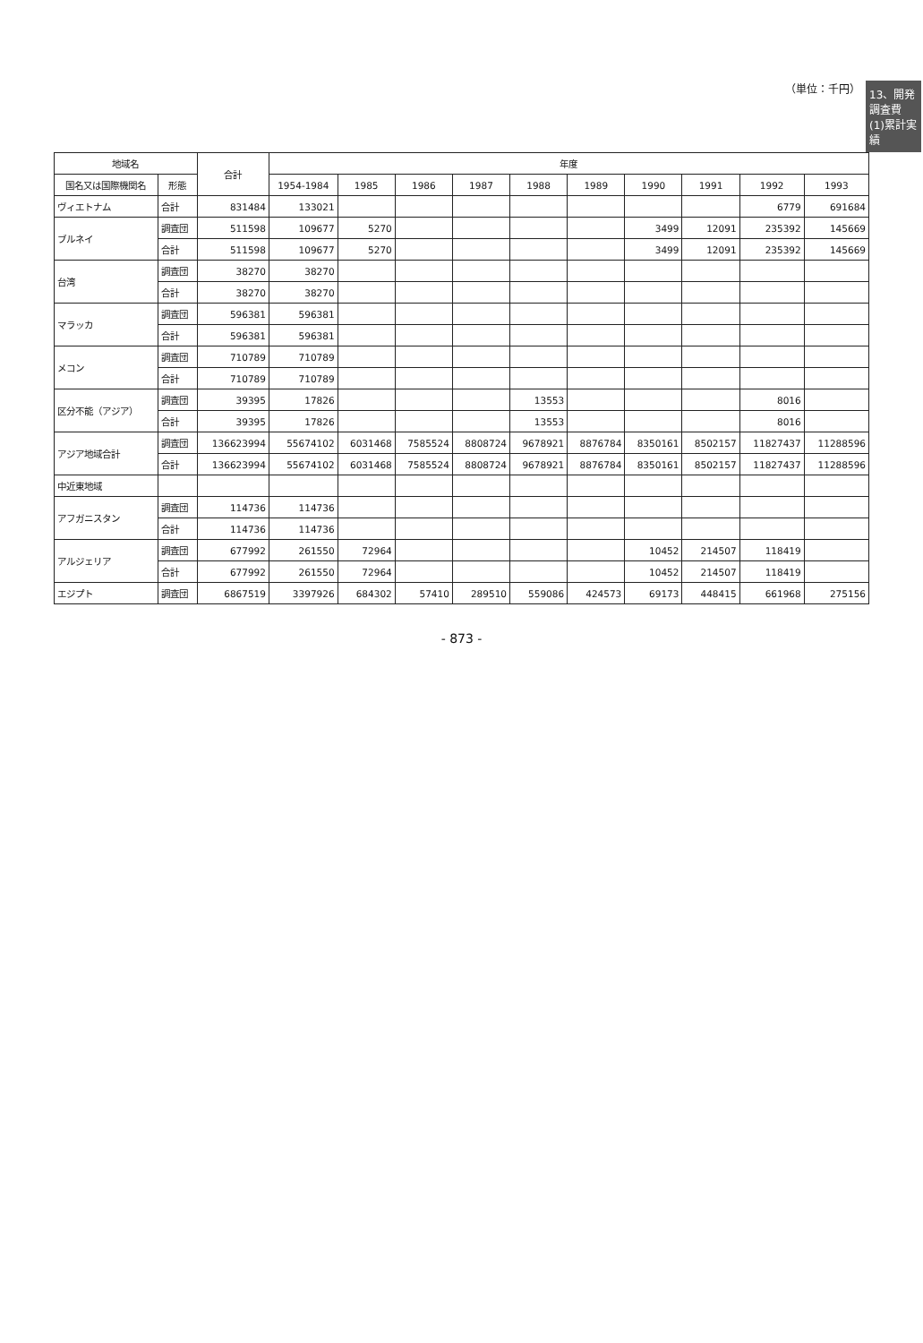13、開発調査費
(1)累計実績
（単位：千円）
| 地域名 | | 合計 | 年度 | | | | | | | | | |
| --- | --- | --- | --- | --- | --- | --- | --- | --- | --- | --- | --- | --- |
| 国名又は国際機関名 | 形態 | | 1954-1984 | 1985 | 1986 | 1987 | 1988 | 1989 | 1990 | 1991 | 1992 | 1993 |
| ヴィエトナム | 合計 | 831484 | 133021 | | | | | | | | 6779 | 691684 |
| ブルネイ | 調査団 | 511598 | 109677 | 5270 | | | | | 3499 | 12091 | 235392 | 145669 |
| | 合計 | 511598 | 109677 | 5270 | | | | | 3499 | 12091 | 235392 | 145669 |
| 台湾 | 調査団 | 38270 | 38270 | | | | | | | | | |
| | 合計 | 38270 | 38270 | | | | | | | | | |
| マラッカ | 調査団 | 596381 | 596381 | | | | | | | | | |
| | 合計 | 596381 | 596381 | | | | | | | | | |
| メコン | 調査団 | 710789 | 710789 | | | | | | | | | |
| | 合計 | 710789 | 710789 | | | | | | | | | |
| 区分不能（アジア） | 調査団 | 39395 | 17826 | | | | 13553 | | | | 8016 | |
| | 合計 | 39395 | 17826 | | | | 13553 | | | | 8016 | |
| アジア地域合計 | 調査団 | 136623994 | 55674102 | 6031468 | 7585524 | 8808724 | 9678921 | 8876784 | 8350161 | 8502157 | 11827437 | 11288596 |
| | 合計 | 136623994 | 55674102 | 6031468 | 7585524 | 8808724 | 9678921 | 8876784 | 8350161 | 8502157 | 11827437 | 11288596 |
| 中近東地域 | | | | | | | | | | | | |
| アフガニスタン | 調査団 | 114736 | 114736 | | | | | | | | | |
| | 合計 | 114736 | 114736 | | | | | | | | | |
| アルジェリア | 調査団 | 677992 | 261550 | 72964 | | | | | 10452 | 214507 | 118419 | |
| | 合計 | 677992 | 261550 | 72964 | | | | | 10452 | 214507 | 118419 | |
| エジプト | 調査団 | 6867519 | 3397926 | 684302 | 57410 | 289510 | 559086 | 424573 | 69173 | 448415 | 661968 | 275156 |
- 873 -